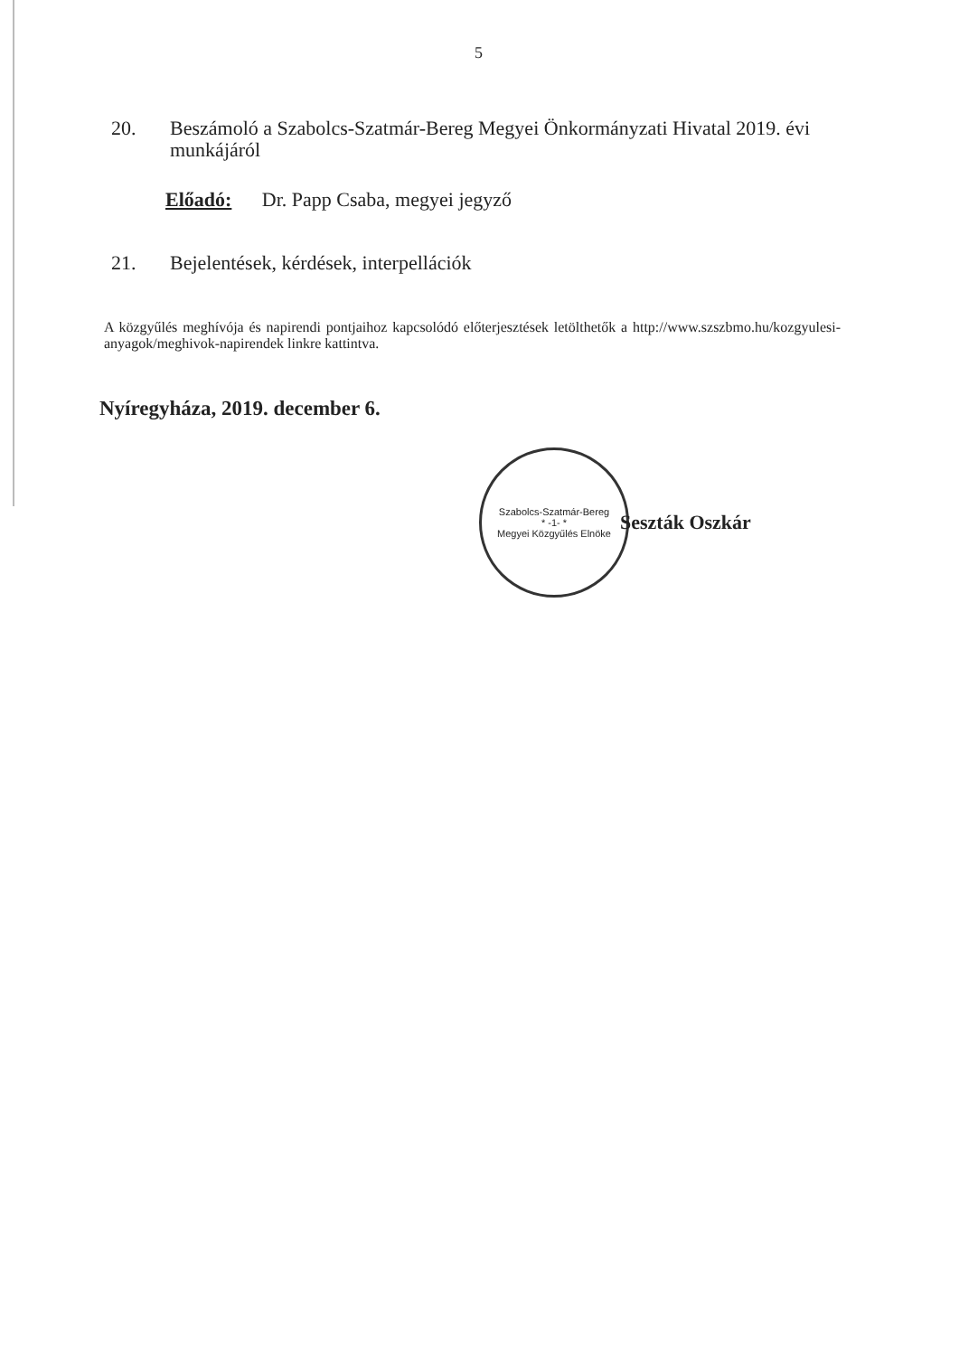5
20. Beszámoló a Szabolcs-Szatmár-Bereg Megyei Önkormányzati Hivatal 2019. évi munkájáról
Előadó: Dr. Papp Csaba, megyei jegyző
21. Bejelentések, kérdések, interpellációk
A közgyűlés meghívója és napirendi pontjaihoz kapcsolódó előterjesztések letölthetők a http://www.szszbmo.hu/kozgyulesi-anyagok/meghivok-napirendek linkre kattintva.
Nyíregyháza, 2019. december 6.
Szabolcs-Szatmár-Bereg
* -1- *
Megyei Közgyűlés Elnöke
Seszták Oszkár